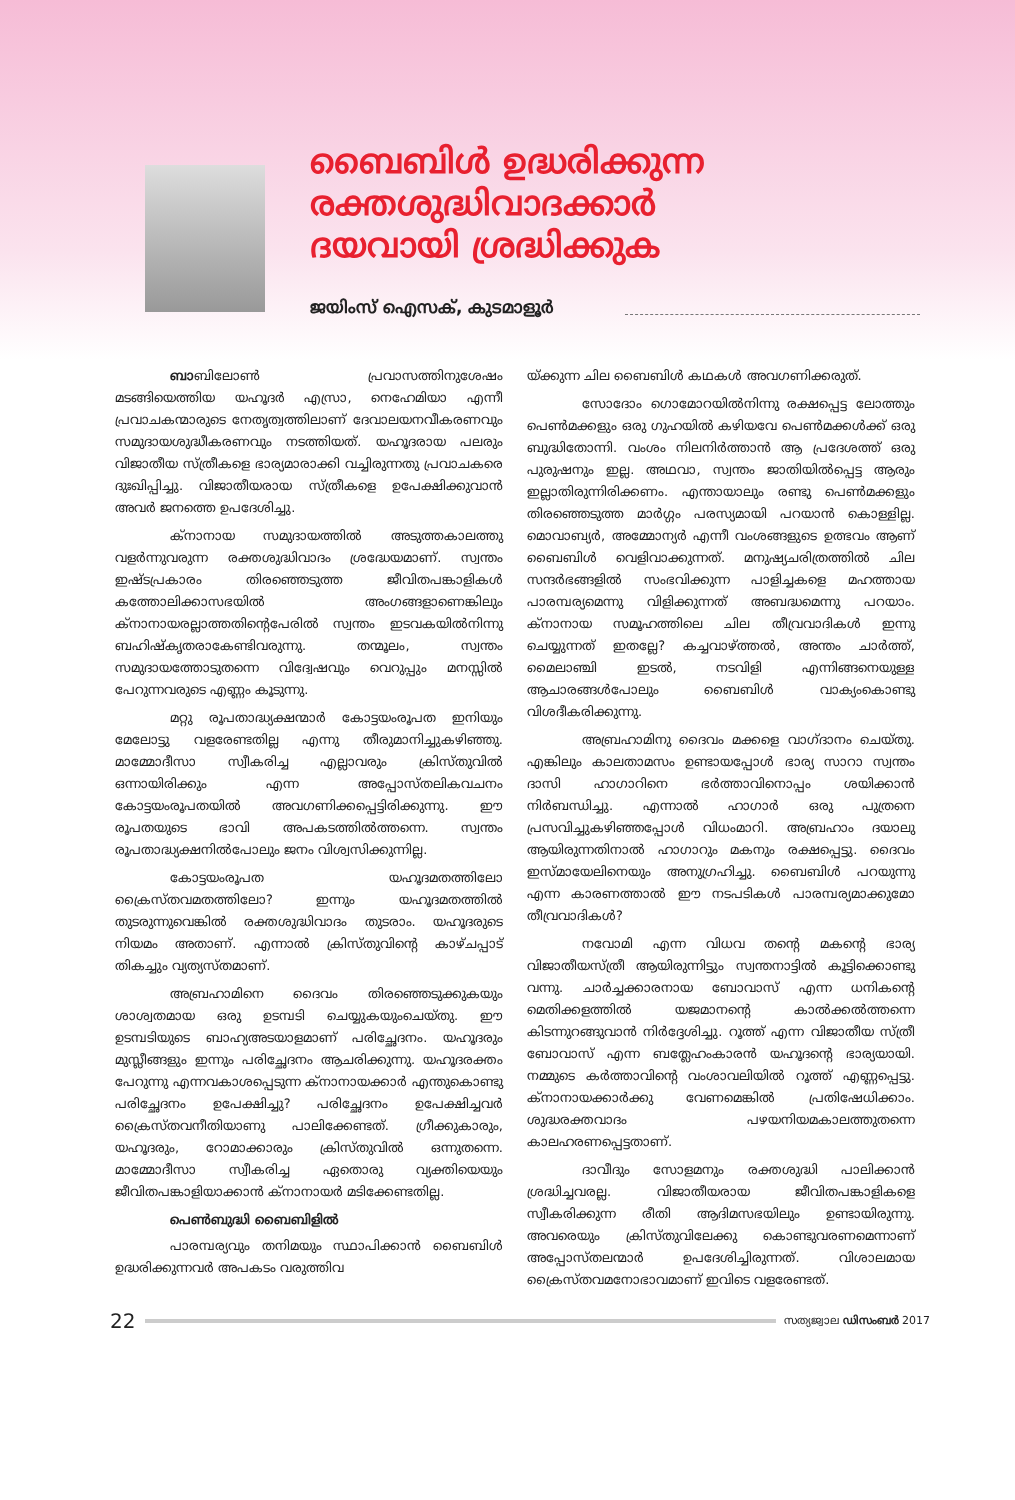ബൈബിൾ ഉദ്ധരിക്കുന്ന
രക്തശുദ്ധിവാദക്കാർ
ദയവായി ശ്രദ്ധിക്കുക
ജയിംസ് ഐസക്, കുടമാളൂർ
ബാബിലോൺ പ്രവാസത്തിനുശേഷം മടങ്ങിയെത്തിയ യഹൂദർ എസ്രാ, നെഹേമിയാ എന്നീ പ്രവാചകന്മാരുടെ നേതൃത്വത്തിലാണ് ദേവാലയനവീകരണവും സമുദായശുദ്ധീകരണവും നടത്തിയത്. യഹൂദരായ പലരും വിജാതീയ സ്ത്രീകളെ ഭാര്യമാരാക്കി വച്ചിരുന്നതു പ്രവാചകരെ ദുഃഖിപ്പിച്ചു. വിജാതീയരായ സ്ത്രീകളെ ഉപേക്ഷിക്കുവാൻ അവർ ജനത്തെ ഉപദേശിച്ചു.
ക്നാനായ സമുദായത്തിൽ അടുത്തകാലത്തു വളർന്നുവരുന്ന രക്തശുദ്ധിവാദം ശ്രദ്ധേയമാണ്. സ്വന്തം ഇഷ്ടപ്രകാരം തിരഞ്ഞെടുത്ത ജീവിതപങ്കാളികൾ കത്തോലിക്കാസഭയിൽ അംഗങ്ങളാണെങ്കിലും ക്നാനായരല്ലാത്തതിന്റെപേരിൽ സ്വന്തം ഇടവകയിൽനിന്നു ബഹിഷ്കൃതരാകേണ്ടിവരുന്നു. തന്മൂലം, സ്വന്തം സമുദായത്തോടുതന്നെ വിദ്വേഷവും വെറുപ്പും മനസ്സിൽ പേറുന്നവരുടെ എണ്ണം കൂടുന്നു.
മറ്റു രൂപതാദ്ധ്യക്ഷന്മാർ കോട്ടയംരൂപത ഇനിയും മേലോട്ടു വളരേണ്ടതില്ല എന്നു തീരുമാനിച്ചുകഴിഞ്ഞു. മാമ്മോദീസാ സ്വീകരിച്ച എല്ലാവരും ക്രിസ്തുവിൽ ഒന്നായിരിക്കും എന്ന അപ്പോസ്തലികവചനം കോട്ടയംരൂപതയിൽ അവഗണിക്കപ്പെട്ടിരിക്കുന്നു. ഈ രൂപതയുടെ ഭാവി അപകടത്തിൽത്തന്നെ. സ്വന്തം രൂപതാദ്ധ്യക്ഷനിൽപോലും ജനം വിശ്വസിക്കുന്നില്ല.
കോട്ടയംരൂപത യഹൂദമതത്തിലോ ക്രൈസ്തവമതത്തിലോ? ഇന്നും യഹൂദമതത്തിൽ തുടരുന്നുവെങ്കിൽ രക്തശുദ്ധിവാദം തുടരാം. യഹൂദരുടെ നിയമം അതാണ്. എന്നാൽ ക്രിസ്തുവിന്റെ കാഴ്ചപ്പാട് തികച്ചും വ്യത്യസ്തമാണ്.
അബ്രഹാമിനെ ദൈവം തിരഞ്ഞെടുക്കുകയും ശാശ്വതമായ ഒരു ഉടമ്പടി ചെയ്യുകയുംചെയ്തു. ഈ ഉടമ്പടിയുടെ ബാഹ്യഅടയാളമാണ് പരിച്ഛേദനം. യഹൂദരും മുസ്ലീങ്ങളും ഇന്നും പരിച്ഛേദനം ആചരിക്കുന്നു. യഹൂദരക്തം പേറുന്നു എന്നവകാശപ്പെടുന്ന ക്നാനായക്കാർ എന്തുകൊണ്ടു പരിച്ഛേദനം ഉപേക്ഷിച്ചു? പരിച്ഛേദനം ഉപേക്ഷിച്ചവർ ക്രൈസ്തവനീതിയാണു പാലിക്കേണ്ടത്. ഗ്രീക്കുകാരും, യഹൂദരും, റോമാക്കാരും ക്രിസ്തുവിൽ ഒന്നുതന്നെ. മാമ്മോദീസാ സ്വീകരിച്ച ഏതൊരു വ്യക്തിയെയും ജീവിതപങ്കാളിയാക്കാൻ ക്നാനായർ മടിക്കേണ്ടതില്ല.
പെൺബുദ്ധി ബൈബിളിൽ
പാരമ്പര്യവും തനിമയും സ്ഥാപിക്കാൻ ബൈബിൾ ഉദ്ധരിക്കുന്നവർ അപകടം വരുത്തിവ
യ്ക്കുന്ന ചില ബൈബിൾ കഥകൾ അവഗണിക്കരുത്.
സോദോം ഗൊമോറയിൽനിന്നു രക്ഷപ്പെട്ട ലോത്തും പെൺമക്കളും ഒരു ഗുഹയിൽ കഴിയവേ പെൺമക്കൾക്ക് ഒരു ബുദ്ധിതോന്നി. വംശം നിലനിർത്താൻ ആ പ്രദേശത്ത് ഒരു പുരുഷനും ഇല്ല. അഥവാ, സ്വന്തം ജാതിയിൽപ്പെട്ട ആരും ഇല്ലാതിരുന്നിരിക്കണം. എന്തായാലും രണ്ടു പെൺമക്കളും തിരഞ്ഞെടുത്ത മാർഗ്ഗം പരസ്യമായി പറയാൻ കൊള്ളില്ല. മൊവാബ്യർ, അമ്മോന്യർ എന്നീ വംശങ്ങളുടെ ഉത്ഭവം ആണ് ബൈബിൾ വെളിവാക്കുന്നത്. മനുഷ്യചരിത്രത്തിൽ ചില സന്ദർഭങ്ങളിൽ സംഭവിക്കുന്ന പാളിച്ചകളെ മഹത്തായ പാരമ്പര്യമെന്നു വിളിക്കുന്നത് അബദ്ധമെന്നു പറയാം. ക്നാനായ സമൂഹത്തിലെ ചില തീവ്രവാദികൾ ഇന്നു ചെയ്യുന്നത് ഇതല്ലേ? കച്ചവാഴ്ത്തൽ, അന്തം ചാർത്ത്, മൈലാഞ്ചി ഇടൽ, നടവിളി എന്നിങ്ങനെയുള്ള ആചാരങ്ങൾപോലും ബൈബിൾ വാക്യംകൊണ്ടു വിശദീകരിക്കുന്നു.
അബ്രഹാമിനു ദൈവം മക്കളെ വാഗ്ദാനം ചെയ്തു. എങ്കിലും കാലതാമസം ഉണ്ടായപ്പോൾ ഭാര്യ സാറാ സ്വന്തം ദാസി ഹാഗാറിനെ ഭർത്താവിനൊപ്പം ശയിക്കാൻ നിർബന്ധിച്ചു. എന്നാൽ ഹാഗാർ ഒരു പുത്രനെ പ്രസവിച്ചുകഴിഞ്ഞപ്പോൾ വിധംമാറി. അബ്രഹാം ദയാലു ആയിരുന്നതിനാൽ ഹാഗാറും മകനും രക്ഷപ്പെട്ടു. ദൈവം ഇസ്മായേലിനെയും അനുഗ്രഹിച്ചു. ബൈബിൾ പറയുന്നു എന്ന കാരണത്താൽ ഈ നടപടികൾ പാരമ്പര്യമാക്കുമോ തീവ്രവാദികൾ?
നവോമി എന്ന വിധവ തന്റെ മകന്റെ ഭാര്യ വിജാതീയസ്ത്രീ ആയിരുന്നിട്ടും സ്വന്തനാട്ടിൽ കൂട്ടിക്കൊണ്ടു വന്നു. ചാർച്ചക്കാരനായ ബോവാസ് എന്ന ധനികന്റെ മെതിക്കളത്തിൽ യജമാനന്റെ കാൽക്കൽത്തന്നെ കിടന്നുറങ്ങുവാൻ നിർദ്ദേശിച്ചു. റൂത്ത് എന്ന വിജാതീയ സ്ത്രീ ബോവാസ് എന്ന ബത്ലേഹംകാരൻ യഹൂദന്റെ ഭാര്യയായി. നമ്മുടെ കർത്താവിന്റെ വംശാവലിയിൽ റൂത്ത് എണ്ണപ്പെട്ടു. ക്നാനായക്കാർക്കു വേണമെങ്കിൽ പ്രതിഷേധിക്കാം. ശുദ്ധരക്തവാദം പഴയനിയമകാലത്തുതന്നെ കാലഹരണപ്പെട്ടതാണ്.
ദാവീദും സോളമനും രക്തശുദ്ധി പാലിക്കാൻ ശ്രദ്ധിച്ചവരല്ല. വിജാതീയരായ ജീവിതപങ്കാളികളെ സ്വീകരിക്കുന്ന രീതി ആദിമസഭയിലും ഉണ്ടായിരുന്നു. അവരെയും ക്രിസ്തുവിലേക്കു കൊണ്ടുവരണമെന്നാണ് അപ്പോസ്തലന്മാർ ഉപദേശിച്ചിരുന്നത്. വിശാലമായ ക്രൈസ്തവമനോഭാവമാണ് ഇവിടെ വളരേണ്ടത്.
22 സത്യജ്വാല ഡിസംബർ 2017